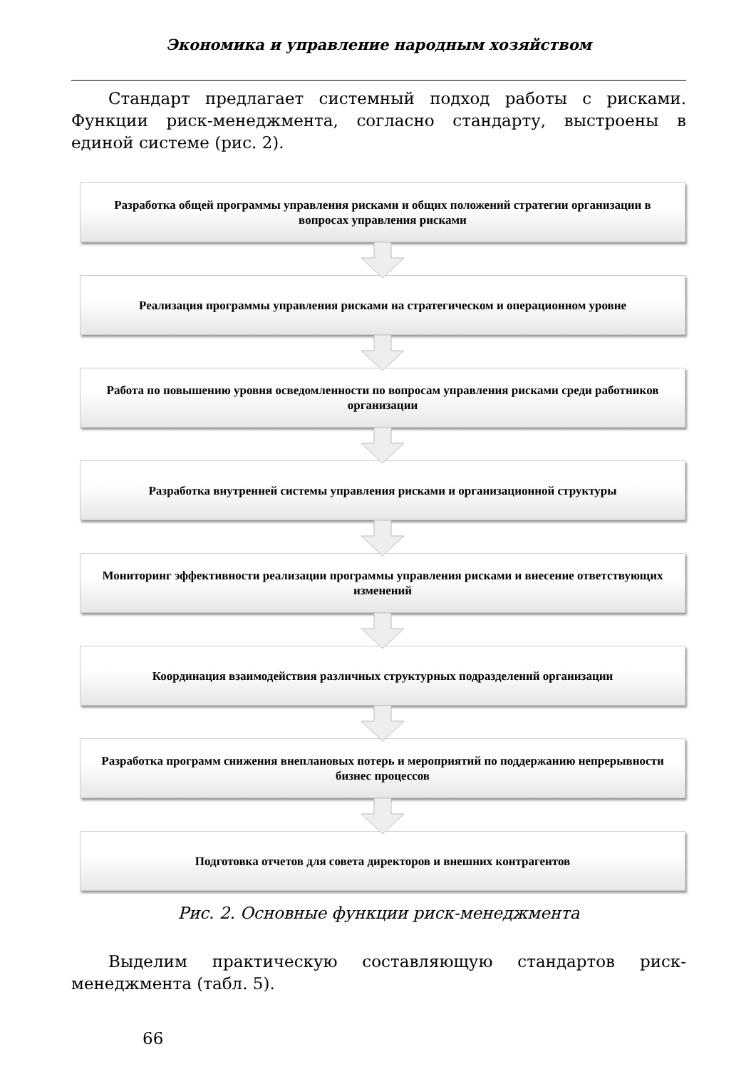Экономика и управление народным хозяйством
Стандарт предлагает системный подход работы с рисками. Функции риск-менеджмента, согласно стандарту, выстроены в единой системе (рис. 2).
Разработка общей программы управления рисками и общих положений стратегии организации в вопросах управления рисками
Реализация программы управления рисками на стратегическом и операционном уровне
Работа по повышению уровня осведомленности по вопросам управления рисками среди работников организации
Разработка внутренней системы управления рисками и организационной структуры
Мониторинг эффективности реализации программы управления рисками и внесение ответствующих изменений
Координация взаимодействия различных структурных подразделений организации
Разработка программ снижения внеплановых потерь и мероприятий по поддержанию непрерывности бизнес процессов
Подготовка отчетов для совета директоров и внешних контрагентов
Рис. 2. Основные функции риск-менеджмента
Выделим практическую составляющую стандартов риск-менеджмента (табл. 5).
66